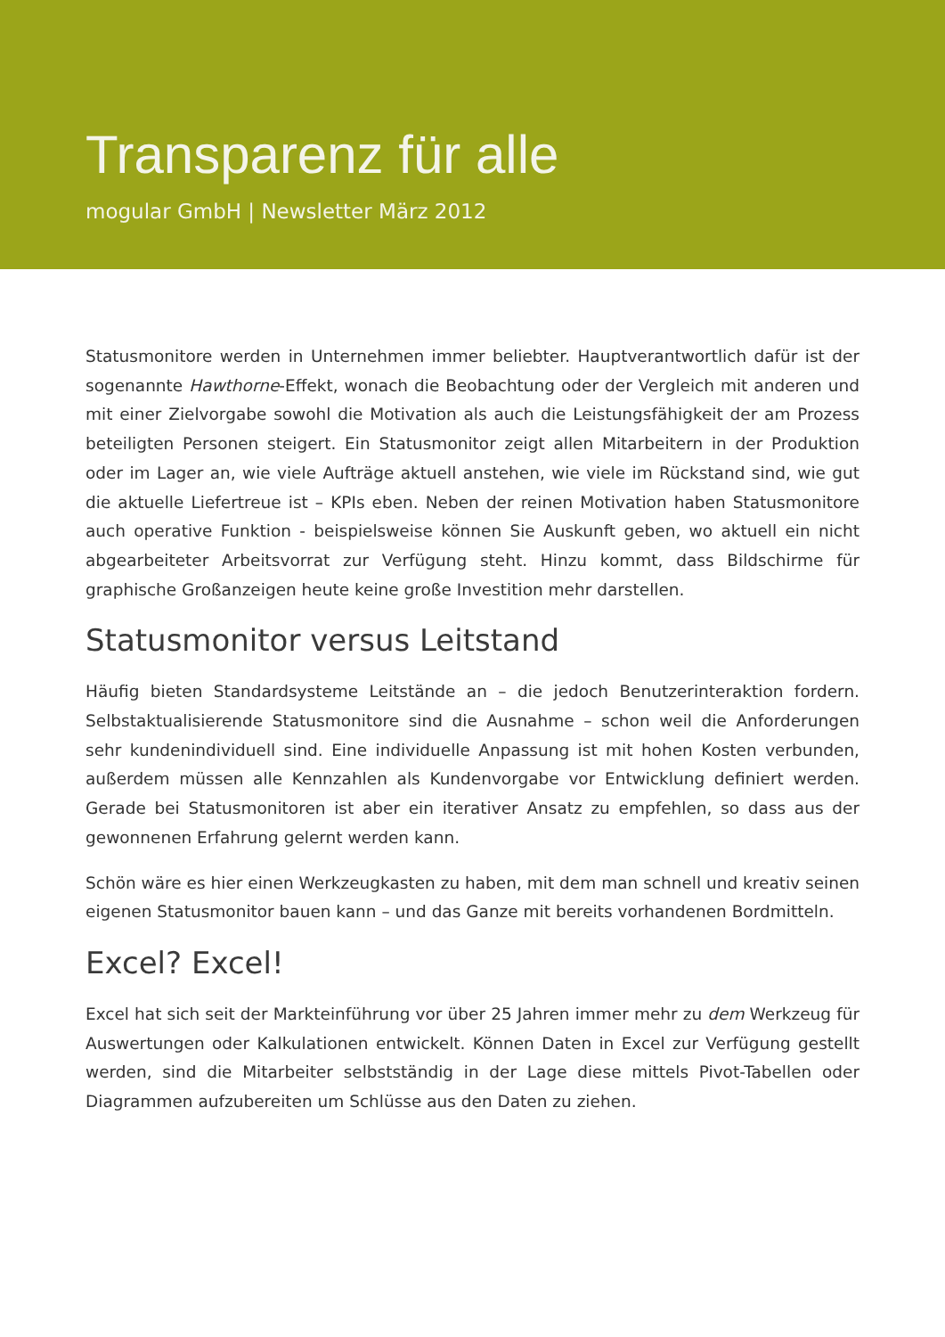Transparenz für alle
mogular GmbH | Newsletter März 2012
Statusmonitore werden in Unternehmen immer beliebter. Hauptverantwortlich dafür ist der sogenannte Hawthorne-Effekt, wonach die Beobachtung oder der Vergleich mit anderen und mit einer Zielvorgabe sowohl die Motivation als auch die Leistungsfähigkeit der am Prozess beteiligten Personen steigert. Ein Statusmonitor zeigt allen Mitarbeitern in der Produktion oder im Lager an, wie viele Aufträge aktuell anstehen, wie viele im Rückstand sind, wie gut die aktuelle Liefertreue ist – KPIs eben. Neben der reinen Motivation haben Statusmonitore auch operative Funktion - beispielsweise können Sie Auskunft geben, wo aktuell ein nicht abgearbeiteter Arbeitsvorrat zur Verfügung steht. Hinzu kommt, dass Bildschirme für graphische Großanzeigen heute keine große Investition mehr darstellen.
Statusmonitor versus Leitstand
Häufig bieten Standardsysteme Leitstände an – die jedoch Benutzerinteraktion fordern. Selbstaktualisierende Statusmonitore sind die Ausnahme – schon weil die Anforderungen sehr kundenindividuell sind. Eine individuelle Anpassung ist mit hohen Kosten verbunden, außerdem müssen alle Kennzahlen als Kundenvorgabe vor Entwicklung definiert werden. Gerade bei Statusmonitoren ist aber ein iterativer Ansatz zu empfehlen, so dass aus der gewonnenen Erfahrung gelernt werden kann.
Schön wäre es hier einen Werkzeugkasten zu haben, mit dem man schnell und kreativ seinen eigenen Statusmonitor bauen kann – und das Ganze mit bereits vorhandenen Bordmitteln.
Excel? Excel!
Excel hat sich seit der Markteinführung vor über 25 Jahren immer mehr zu dem Werkzeug für Auswertungen oder Kalkulationen entwickelt. Können Daten in Excel zur Verfügung gestellt werden, sind die Mitarbeiter selbstständig in der Lage diese mittels Pivot-Tabellen oder Diagrammen aufzubereiten um Schlüsse aus den Daten zu ziehen.